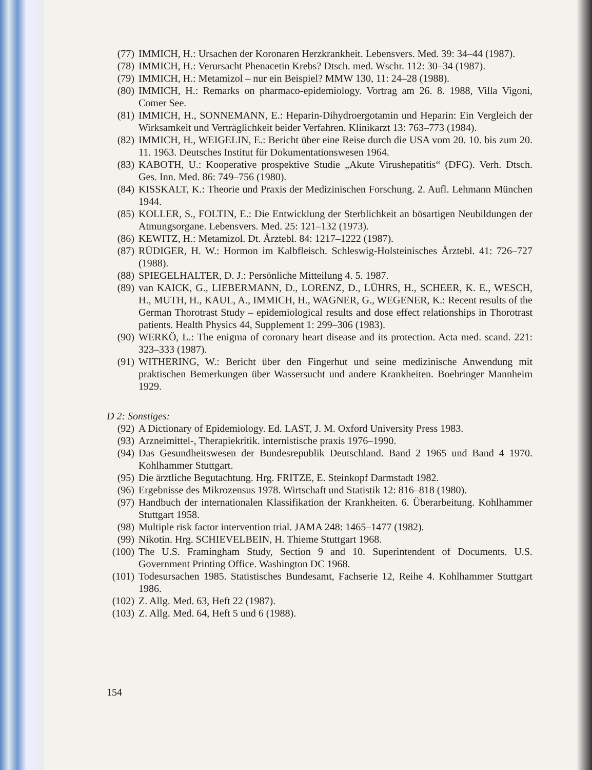(77) IMMICH, H.: Ursachen der Koronaren Herzkrankheit. Lebensvers. Med. 39: 34–44 (1987).
(78) IMMICH, H.: Verursacht Phenacetin Krebs? Dtsch. med. Wschr. 112: 30–34 (1987).
(79) IMMICH, H.: Metamizol – nur ein Beispiel? MMW 130, 11: 24–28 (1988).
(80) IMMICH, H.: Remarks on pharmaco-epidemiology. Vortrag am 26. 8. 1988, Villa Vigoni, Comer See.
(81) IMMICH, H., SONNEMANN, E.: Heparin-Dihydroergotamin und Heparin: Ein Vergleich der Wirksamkeit und Verträglichkeit beider Verfahren. Klinikarzt 13: 763–773 (1984).
(82) IMMICH, H., WEIGELIN, E.: Bericht über eine Reise durch die USA vom 20. 10. bis zum 20. 11. 1963. Deutsches Institut für Dokumentationswesen 1964.
(83) KABOTH, U.: Kooperative prospektive Studie „Akute Virushepatitis“ (DFG). Verh. Dtsch. Ges. Inn. Med. 86: 749–756 (1980).
(84) KISSKALT, K.: Theorie und Praxis der Medizinischen Forschung. 2. Aufl. Lehmann München 1944.
(85) KOLLER, S., FOLTIN, E.: Die Entwicklung der Sterblichkeit an bösartigen Neubildungen der Atmungsorgane. Lebensvers. Med. 25: 121–132 (1973).
(86) KEWITZ, H.: Metamizol. Dt. Ärztebl. 84: 1217–1222 (1987).
(87) RÜDIGER, H. W.: Hormon im Kalbfleisch. Schleswig-Holsteinisches Ärztebl. 41: 726–727 (1988).
(88) SPIEGELHALTER, D. J.: Persönliche Mitteilung 4. 5. 1987.
(89) van KAICK, G., LIEBERMANN, D., LORENZ, D., LÜHRS, H., SCHEER, K. E., WESCH, H., MUTH, H., KAUL, A., IMMICH, H., WAGNER, G., WEGENER, K.: Recent results of the German Thorotrast Study – epidemiological results and dose effect relationships in Thorotrast patients. Health Physics 44, Supplement 1: 299–306 (1983).
(90) WERKÖ, L.: The enigma of coronary heart disease and its protection. Acta med. scand. 221: 323–333 (1987).
(91) WITHERING, W.: Bericht über den Fingerhut und seine medizinische Anwendung mit praktischen Bemerkungen über Wassersucht und andere Krankheiten. Boehringer Mannheim 1929.
D 2: Sonstiges:
(92) A Dictionary of Epidemiology. Ed. LAST, J. M. Oxford University Press 1983.
(93) Arzneimittel-, Therapiekritik. internistische praxis 1976–1990.
(94) Das Gesundheitswesen der Bundesrepublik Deutschland. Band 2 1965 und Band 4 1970. Kohlhammer Stuttgart.
(95) Die ärztliche Begutachtung. Hrg. FRITZE, E. Steinkopf Darmstadt 1982.
(96) Ergebnisse des Mikrozensus 1978. Wirtschaft und Statistik 12: 816–818 (1980).
(97) Handbuch der internationalen Klassifikation der Krankheiten. 6. Überarbeitung. Kohlhammer Stuttgart 1958.
(98) Multiple risk factor intervention trial. JAMA 248: 1465–1477 (1982).
(99) Nikotin. Hrg. SCHIEVELBEIN, H. Thieme Stuttgart 1968.
(100) The U.S. Framingham Study, Section 9 and 10. Superintendent of Documents. U.S. Government Printing Office. Washington DC 1968.
(101) Todesursachen 1985. Statistisches Bundesamt, Fachserie 12, Reihe 4. Kohlhammer Stuttgart 1986.
(102) Z. Allg. Med. 63, Heft 22 (1987).
(103) Z. Allg. Med. 64, Heft 5 und 6 (1988).
154